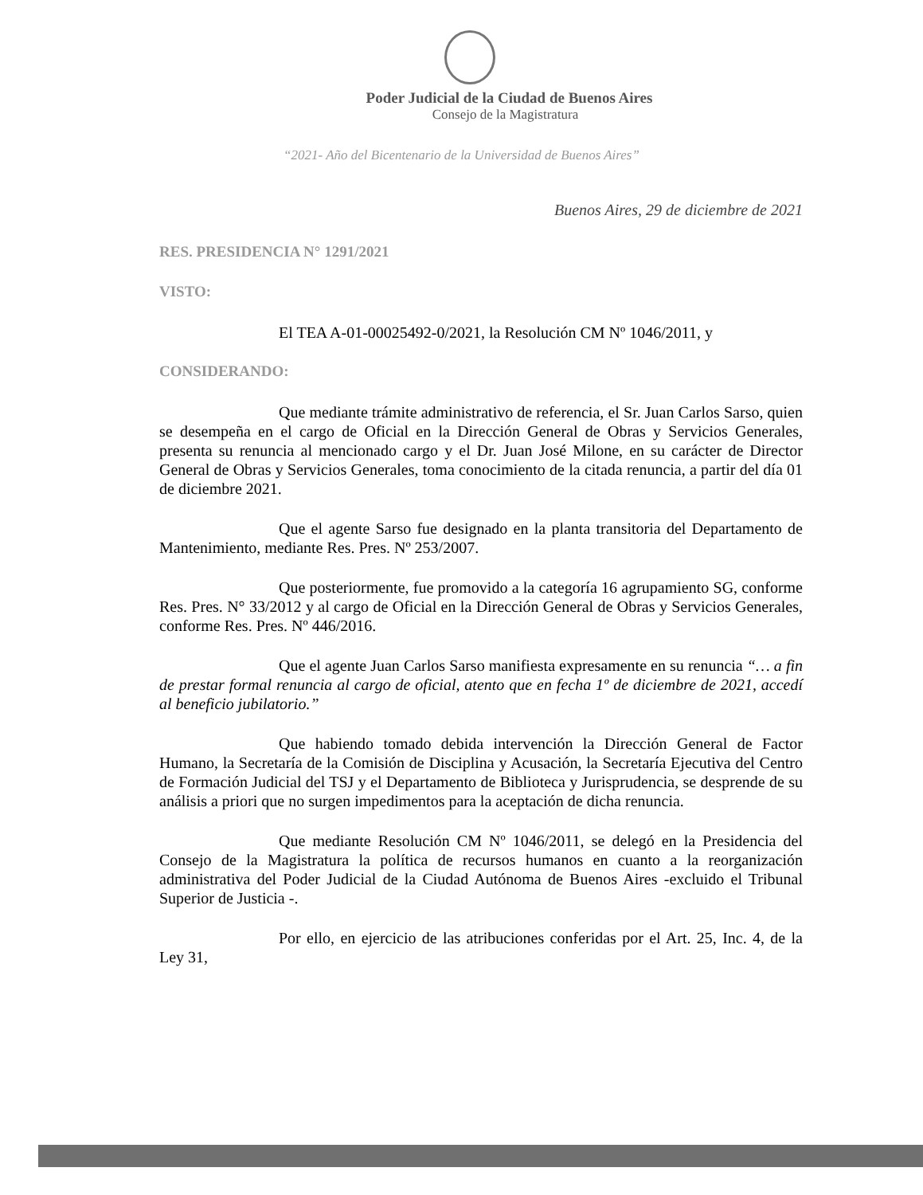Poder Judicial de la Ciudad de Buenos Aires
Consejo de la Magistratura
“2021- Año del Bicentenario de la Universidad de Buenos Aires”
Buenos Aires, 29 de diciembre de 2021
RES. PRESIDENCIA N° 1291/2021
VISTO:
El TEA A-01-00025492-0/2021, la Resolución CM Nº 1046/2011, y
CONSIDERANDO:
Que mediante trámite administrativo de referencia, el Sr. Juan Carlos Sarso, quien se desempeña en el cargo de Oficial en la Dirección General de Obras y Servicios Generales, presenta su renuncia al mencionado cargo y el Dr. Juan José Milone, en su carácter de Director General de Obras y Servicios Generales, toma conocimiento de la citada renuncia, a partir del día 01 de diciembre 2021.
Que el agente Sarso fue designado en la planta transitoria del Departamento de Mantenimiento, mediante Res. Pres. Nº 253/2007.
Que posteriormente, fue promovido a la categoría 16 agrupamiento SG, conforme Res. Pres. N° 33/2012 y al cargo de Oficial en la Dirección General de Obras y Servicios Generales, conforme Res. Pres. Nº 446/2016.
Que el agente Juan Carlos Sarso manifiesta expresamente en su renuncia “… a fin de prestar formal renuncia al cargo de oficial, atento que en fecha 1º de diciembre de 2021, accedí al beneficio jubilatorio.”
Que habiendo tomado debida intervención la Dirección General de Factor Humano, la Secretaría de la Comisión de Disciplina y Acusación, la Secretaría Ejecutiva del Centro de Formación Judicial del TSJ y el Departamento de Biblioteca y Jurisprudencia, se desprende de su análisis a priori que no surgen impedimentos para la aceptación de dicha renuncia.
Que mediante Resolución CM Nº 1046/2011, se delegó en la Presidencia del Consejo de la Magistratura la política de recursos humanos en cuanto a la reorganización administrativa del Poder Judicial de la Ciudad Autónoma de Buenos Aires -excluido el Tribunal Superior de Justicia -.
Por ello, en ejercicio de las atribuciones conferidas por el Art. 25, Inc. 4, de la Ley 31,